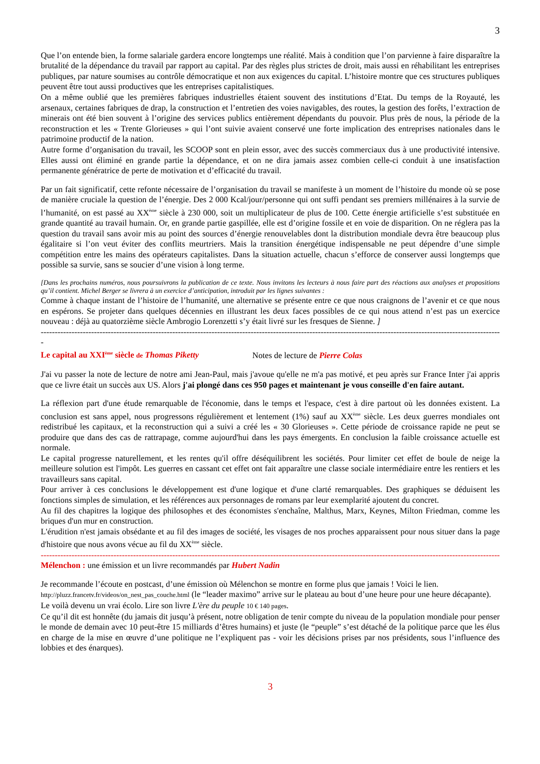3
Que l’on entende bien, la forme salariale gardera encore longtemps une réalité. Mais à condition que l’on parvienne à faire disparaître la brutalité de la dépendance du travail par rapport au capital. Par des règles plus strictes de droit, mais aussi en réhabilitant les entreprises publiques, par nature soumises au contrôle démocratique et non aux exigences du capital. L’histoire montre que ces structures publiques peuvent être tout aussi productives que les entreprises capitalistiques.
On a même oublié que les premières fabriques industrielles étaient souvent des institutions d’Etat. Du temps de la Royauté, les arsenaux, certaines fabriques de drap, la construction et l’entretien des voies navigables, des routes, la gestion des forêts, l’extraction de minerais ont été bien souvent à l’origine des services publics entièrement dépendants du pouvoir. Plus près de nous, la période de la reconstruction et les « Trente Glorieuses » qui l’ont suivie avaient conservé une forte implication des entreprises nationales dans le patrimoine productif de la nation.
Autre forme d’organisation du travail, les SCOOP sont en plein essor, avec des succès commerciaux dus à une productivité intensive. Elles aussi ont éliminé en grande partie la dépendance, et on ne dira jamais assez combien celle-ci conduit à une insatisfaction permanente génératrice de perte de motivation et d’efficacité du travail.
Par un fait significatif, cette refonte nécessaire de l’organisation du travail se manifeste à un moment de l’histoire du monde où se pose de manière cruciale la question de l’énergie. Des 2 000 Kcal/jour/personne qui ont suffi pendant ses premiers millénaires à la survie de l’humanité, on est passé au XX<sup>ème</sup> siècle à 230 000, soit un multiplicateur de plus de 100. Cette énergie artificielle s’est substituée en grande quantité au travail humain. Or, en grande partie gaspillée, elle est d’origine fossile et en voie de disparition. On ne réglera pas la question du travail sans avoir mis au point des sources d’énergie renouvelables dont la distribution mondiale devra être beaucoup plus égalitaire si l’on veut éviter des conflits meurtriers. Mais la transition énergétique indispensable ne peut dépendre d’une simple compétition entre les mains des opérateurs capitalistes. Dans la situation actuelle, chacun s’efforce de conserver aussi longtemps que possible sa survie, sans se soucier d’une vision à long terme.
[Dans les prochains numéros, nous poursuivrons la publication de ce texte. Nous invitons les lecteurs à nous faire part des réactions aux analyses et propositions qu’il contient. Michel Berger se livrera à un exercice d’anticipation, introduit par les lignes suivantes :
Comme à chaque instant de l’histoire de l’humanité, une alternative se présente entre ce que nous craignons de l’avenir et ce que nous en espérons. Se projeter dans quelques décennies en illustrant les deux faces possibles de ce qui nous attend n’est pas un exercice nouveau : déjà au quatorzième siècle Ambrogio Lorenzetti s’y était livré sur les fresques de Sienne. ]
--------------------------------------------------------------------------------------------------------------------------------------------------------------------
-
Le capital au XXI<sup>ème</sup> siècle de Thomas Piketty Notes de lecture de Pierre Colas
J'ai vu passer la note de lecture de notre ami Jean-Paul, mais j'avoue qu'elle ne m'a pas motivé, et peu après sur France Inter j'ai appris que ce livre était un succès aux US. Alors j'ai plongé dans ces 950 pages et maintenant je vous conseille d'en faire autant.
La réflexion part d'une étude remarquable de l'économie, dans le temps et l'espace, c'est à dire partout où les données existent. La conclusion est sans appel, nous progressons régulièrement et lentement (1%) sauf au XX<sup>ème</sup> siècle. Les deux guerres mondiales ont redistribué les capitaux, et la reconstruction qui a suivi a créé les « 30 Glorieuses ». Cette période de croissance rapide ne peut se produire que dans des cas de rattrapage, comme aujourd'hui dans les pays émergents. En conclusion la faible croissance actuelle est normale.
Le capital progresse naturellement, et les rentes qu'il offre déséquilibrent les sociétés. Pour limiter cet effet de boule de neige la meilleure solution est l'impôt. Les guerres en cassant cet effet ont fait apparaître une classe sociale intermédiaire entre les rentiers et les travailleurs sans capital.
Pour arriver à ces conclusions le développement est d'une logique et d'une clarté remarquables. Des graphiques se déduisent les fonctions simples de simulation, et les références aux personnages de romans par leur exemplarité ajoutent du concret.
Au fil des chapitres la logique des philosophes et des économistes s'enchaîne, Malthus, Marx, Keynes, Milton Friedman, comme les briques d'un mur en construction.
L'érudition n'est jamais obsédante et au fil des images de société, les visages de nos proches apparaissent pour nous situer dans la page d'histoire que nous avons vécue au fil du XX<sup>ème</sup> siècle.
--------------------------------------------------------------------------------------------------------------------------------------------------------------------
Mélenchon : une émission et un livre recommandés par Hubert Nadin
Je recommande l’écoute en postcast, d’une émission où Mélenchon se montre en forme plus que jamais ! Voici le lien.
http://pluzz.francetv.fr/videos/on_nest_pas_couche.html (le “leader maximo” arrive sur le plateau au bout d’une heure pour une heure décapante).
Le voilà devenu un vrai écolo. Lire son livre L'ère du peuple 10 € 140 pages.
Ce qu’il dit est honnête (du jamais dit jusqu’à présent, notre obligation de tenir compte du niveau de la population mondiale pour penser le monde de demain avec 10 peut-être 15 milliards d’êtres humains) et juste (le “peuple” s’est détaché de la politique parce que les élus en charge de la mise en œuvre d’une politique ne l’expliquent pas - voir les décisions prises par nos présidents, sous l’influence des lobbies et des énarques).
3